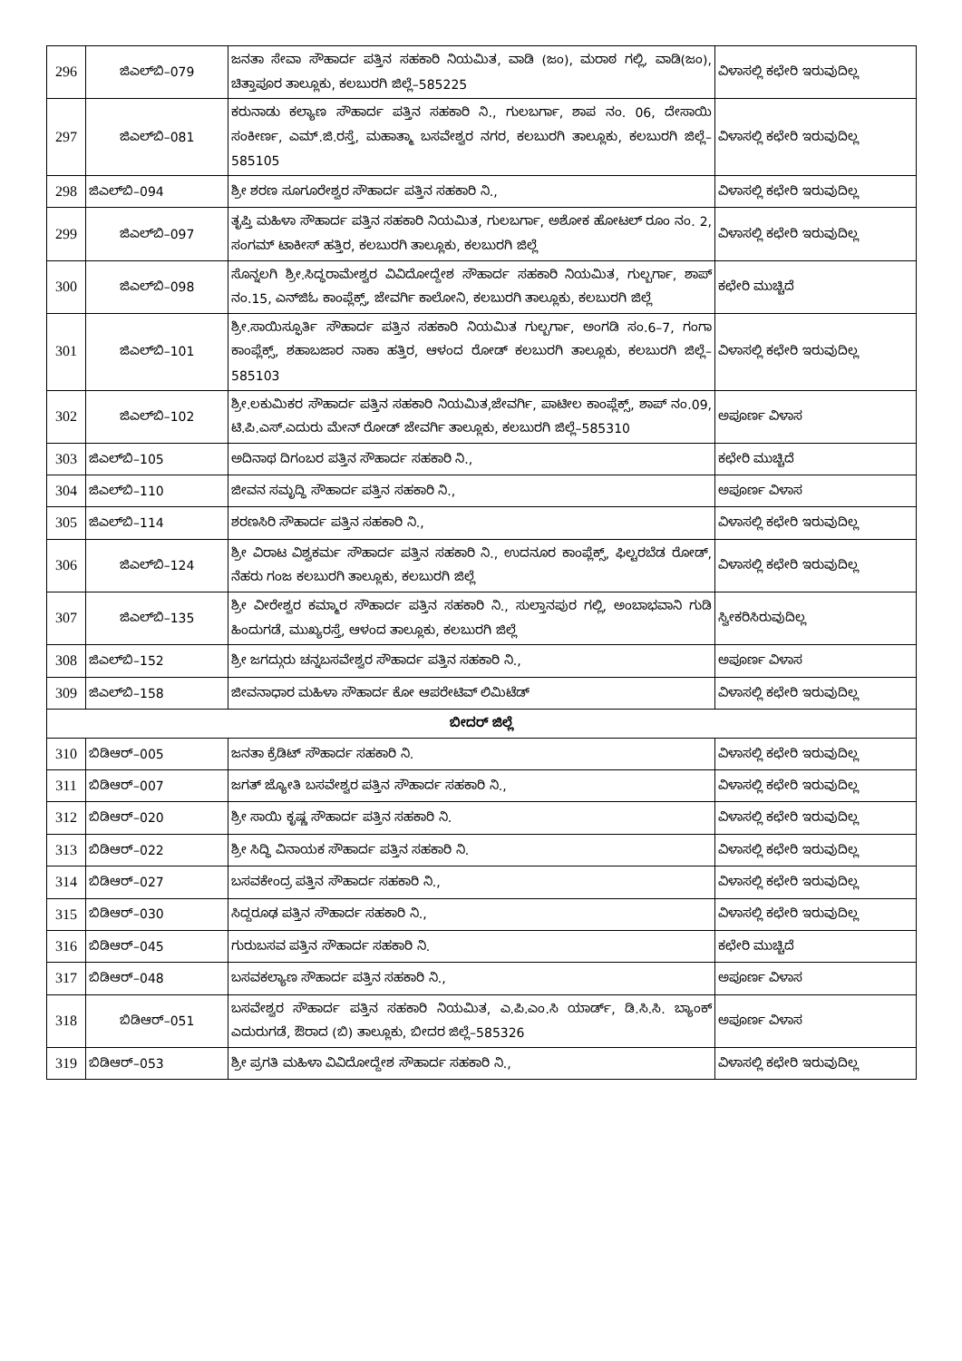| 296 | ಜಿಎಲ್‌ಬಿ–079 | ಜನತಾ ಸೇವಾ ಸೌಹಾರ್ದ ಪತ್ತಿನ ಸಹಕಾರಿ ನಿಯಮಿತ, ವಾಡಿ (ಜಂ), ಮರಾಠ ಗಲ್ಲಿ, ವಾಡಿ(ಜಂ), ಚಿತ್ತಾಪೂರ ತಾಲ್ಲೂಕು, ಕಲಬುರಗಿ ಜಿಲ್ಲೆ–585225 | ವಿಳಾಸಲ್ಲಿ ಕಛೇರಿ ಇರುವುದಿಲ್ಲ |
| 297 | ಜಿಎಲ್‌ಬಿ–081 | ಕರುನಾಡು ಕಲ್ಯಾಣ ಸೌಹಾರ್ದ ಪತ್ತಿನ ಸಹಕಾರಿ ನಿ., ಗುಲಬರ್ಗಾ, ಶಾಪ ನಂ. 06, ದೇಸಾಯಿ ಸಂಕೀರ್ಣ, ಎಮ್.ಜಿ.ರಸ್ತೆ, ಮಹಾತ್ಮಾ ಬಸವೇಶ್ವರ ನಗರ, ಕಲಬುರಗಿ ತಾಲ್ಲೂಕು, ಕಲಬುರಗಿ ಜಿಲ್ಲೆ–585105 | ವಿಳಾಸಲ್ಲಿ ಕಛೇರಿ ಇರುವುದಿಲ್ಲ |
| 298 | ಜಿಎಲ್‌ಬಿ–094 | ಶ್ರೀ ಶರಣ ಸೂಗೂರೇಶ್ವರ ಸೌಹಾರ್ದ ಪತ್ತಿನ ಸಹಕಾರಿ ನಿ., | ವಿಳಾಸಲ್ಲಿ ಕಛೇರಿ ಇರುವುದಿಲ್ಲ |
| 299 | ಜಿಎಲ್‌ಬಿ–097 | ತೃಪ್ತಿ ಮಹಿಳಾ ಸೌಹಾರ್ದ ಪತ್ತಿನ ಸಹಕಾರಿ ನಿಯಮಿತ, ಗುಲಬರ್ಗಾ, ಅಶೋಕ ಹೋಟಲ್ ರೂಂ ನಂ. 2, ಸಂಗಮ್ ಟಾಕೀಸ್ ಹತ್ತಿರ, ಕಲಬುರಗಿ ತಾಲ್ಲೂಕು, ಕಲಬುರಗಿ ಜಿಲ್ಲೆ | ವಿಳಾಸಲ್ಲಿ ಕಛೇರಿ ಇರುವುದಿಲ್ಲ |
| 300 | ಜಿಎಲ್‌ಬಿ–098 | ಸೊನ್ನಲಗಿ ಶ್ರೀ.ಸಿದ್ಧರಾಮೇಶ್ವರ ವಿವಿದೋದ್ದೇಶ ಸೌಹಾರ್ದ ಸಹಕಾರಿ ನಿಯಮಿತ, ಗುಲ್ಬರ್ಗಾ, ಶಾಪ್ ನಂ.15, ಎನ್‌ಜಿಓ ಕಾಂಪ್ಲೆಕ್ಸ್, ಜೇವರ್ಗಿ ಕಾಲೋನಿ, ಕಲಬುರಗಿ ತಾಲ್ಲೂಕು, ಕಲಬುರಗಿ ಜಿಲ್ಲೆ | ಕಛೇರಿ ಮುಚ್ಚಿದೆ |
| 301 | ಜಿಎಲ್‌ಬಿ–101 | ಶ್ರೀ.ಸಾಯಿಸ್ಫೂರ್ತಿ ಸೌಹಾರ್ದ ಪತ್ತಿನ ಸಹಕಾರಿ ನಿಯಮಿತ ಗುಲ್ಬರ್ಗಾ, ಅಂಗಡಿ ಸಂ.6–7, ಗಂಗಾ ಕಾಂಪ್ಲೆಕ್ಸ್, ಶಹಾಬಜಾರ ನಾಕಾ ಹತ್ತಿರ, ಆಳಂದ ರೋಡ್ ಕಲಬುರಗಿ ತಾಲ್ಲೂಕು, ಕಲಬುರಗಿ ಜಿಲ್ಲೆ–585103 | ವಿಳಾಸಲ್ಲಿ ಕಛೇರಿ ಇರುವುದಿಲ್ಲ |
| 302 | ಜಿಎಲ್‌ಬಿ–102 | ಶ್ರೀ.ಲಕುಮಿಕರ ಸೌಹಾರ್ದ ಪತ್ತಿನ ಸಹಕಾರಿ ನಿಯಮಿತ,ಜೇವರ್ಗಿ, ಪಾಟೀಲ ಕಾಂಪ್ಲೆಕ್ಸ್, ಶಾಪ್ ನಂ.09, ಟಿ.ಪಿ.ಎಸ್.ಎದುರು ಮೇನ್ ರೋಡ್ ಜೇವರ್ಗಿ ತಾಲ್ಲೂಕು, ಕಲಬುರಗಿ ಜಿಲ್ಲೆ–585310 | ಅಪೂರ್ಣ ವಿಳಾಸ |
| 303 | ಜಿಎಲ್‌ಬಿ–105 | ಅದಿನಾಥ ದಿಗಂಬರ ಪತ್ತಿನ ಸೌಹಾರ್ದ ಸಹಕಾರಿ ನಿ., | ಕಛೇರಿ ಮುಚ್ಚಿದೆ |
| 304 | ಜಿಎಲ್‌ಬಿ–110 | ಜೀವನ ಸಮೃದ್ಧಿ ಸೌಹಾರ್ದ ಪತ್ತಿನ ಸಹಕಾರಿ ನಿ., | ಅಪೂರ್ಣ ವಿಳಾಸ |
| 305 | ಜಿಎಲ್‌ಬಿ–114 | ಶರಣಸಿರಿ ಸೌಹಾರ್ದ ಪತ್ತಿನ ಸಹಕಾರಿ ನಿ., | ವಿಳಾಸಲ್ಲಿ ಕಛೇರಿ ಇರುವುದಿಲ್ಲ |
| 306 | ಜಿಎಲ್‌ಬಿ–124 | ಶ್ರೀ ವಿರಾಟ ವಿಶ್ವಕರ್ಮ ಸೌಹಾರ್ದ ಪತ್ತಿನ ಸಹಕಾರಿ ನಿ., ಉದನೂರ ಕಾಂಪ್ಲೆಕ್ಸ್, ಫಿಲ್ಟರಬೆಡ ರೋಡ್, ನೆಹರು ಗಂಜ ಕಲಬುರಗಿ ತಾಲ್ಲೂಕು, ಕಲಬುರಗಿ ಜಿಲ್ಲೆ | ವಿಳಾಸಲ್ಲಿ ಕಛೇರಿ ಇರುವುದಿಲ್ಲ |
| 307 | ಜಿಎಲ್‌ಬಿ–135 | ಶ್ರೀ ವೀರೇಶ್ವರ ಕಮ್ಮಾರ ಸೌಹಾರ್ದ ಪತ್ತಿನ ಸಹಕಾರಿ ನಿ., ಸುಲ್ತಾನಪುರ ಗಲ್ಲಿ, ಅಂಬಾಭವಾನಿ ಗುಡಿ ಹಿಂದುಗಡೆ, ಮುಖ್ಯರಸ್ತೆ, ಆಳಂದ ತಾಲ್ಲೂಕು, ಕಲಬುರಗಿ ಜಿಲ್ಲೆ | ಸ್ವೀಕರಿಸಿರುವುದಿಲ್ಲ |
| 308 | ಜಿಎಲ್‌ಬಿ–152 | ಶ್ರೀ ಜಗದ್ಗುರು ಚನ್ನಬಸವೇಶ್ವರ ಸೌಹಾರ್ದ ಪತ್ತಿನ ಸಹಕಾರಿ ನಿ., | ಅಪೂರ್ಣ ವಿಳಾಸ |
| 309 | ಜಿಎಲ್‌ಬಿ–158 | ಜೀವನಾಧಾರ ಮಹಿಳಾ ಸೌಹಾರ್ದ ಕೋ ಆಪರೇಟಿವ್ ಲಿಮಿಟೆಡ್ | ವಿಳಾಸಲ್ಲಿ ಕಛೇರಿ ಇರುವುದಿಲ್ಲ |
| ಬೀದರ್ ಜಿಲ್ಲೆ | | | |
| 310 | ಬಿಡಿಆರ್–005 | ಜನತಾ ಕ್ರೆಡಿಟ್ ಸೌಹಾರ್ದ ಸಹಕಾರಿ ನಿ. | ವಿಳಾಸಲ್ಲಿ ಕಛೇರಿ ಇರುವುದಿಲ್ಲ |
| 311 | ಬಿಡಿಆರ್–007 | ಜಗತ್ ಜ್ಯೋತಿ ಬಸವೇಶ್ವರ ಪತ್ತಿನ ಸೌಹಾರ್ದ ಸಹಕಾರಿ ನಿ., | ವಿಳಾಸಲ್ಲಿ ಕಛೇರಿ ಇರುವುದಿಲ್ಲ |
| 312 | ಬಿಡಿಆರ್–020 | ಶ್ರೀ ಸಾಯಿ ಕೃಷ್ಣ ಸೌಹಾರ್ದ ಪತ್ತಿನ ಸಹಕಾರಿ ನಿ. | ವಿಳಾಸಲ್ಲಿ ಕಛೇರಿ ಇರುವುದಿಲ್ಲ |
| 313 | ಬಿಡಿಆರ್–022 | ಶ್ರೀ ಸಿದ್ಧಿ ವಿನಾಯಕ ಸೌಹಾರ್ದ ಪತ್ತಿನ ಸಹಕಾರಿ ನಿ. | ವಿಳಾಸಲ್ಲಿ ಕಛೇರಿ ಇರುವುದಿಲ್ಲ |
| 314 | ಬಿಡಿಆರ್–027 | ಬಸವಕೇಂದ್ರ ಪತ್ತಿನ ಸೌಹಾರ್ದ ಸಹಕಾರಿ ನಿ., | ವಿಳಾಸಲ್ಲಿ ಕಛೇರಿ ಇರುವುದಿಲ್ಲ |
| 315 | ಬಿಡಿಆರ್–030 | ಸಿದ್ದರೂಢ ಪತ್ತಿನ ಸೌಹಾರ್ದ ಸಹಕಾರಿ ನಿ., | ವಿಳಾಸಲ್ಲಿ ಕಛೇರಿ ಇರುವುದಿಲ್ಲ |
| 316 | ಬಿಡಿಆರ್–045 | ಗುರುಬಸವ ಪತ್ತಿನ ಸೌಹಾರ್ದ ಸಹಕಾರಿ ನಿ. | ಕಛೇರಿ ಮುಚ್ಚಿದೆ |
| 317 | ಬಿಡಿಆರ್–048 | ಬಸವಕಲ್ಯಾಣ ಸೌಹಾರ್ದ ಪತ್ತಿನ ಸಹಕಾರಿ ನಿ., | ಅಪೂರ್ಣ ವಿಳಾಸ |
| 318 | ಬಿಡಿಆರ್–051 | ಬಸವೇಶ್ವರ ಸೌಹಾರ್ದ ಪತ್ತಿನ ಸಹಕಾರಿ ನಿಯಮಿತ, ಎ.ಪಿ.ಎಂ.ಸಿ ಯಾರ್ಡ್, ಡಿ.ಸಿ.ಸಿ. ಬ್ಯಾಂಕ್ ಎದುರುಗಡೆ, ಔರಾದ (ಬಿ) ತಾಲ್ಲೂಕು, ಬೀದರ ಜಿಲ್ಲೆ–585326 | ಅಪೂರ್ಣ ವಿಳಾಸ |
| 319 | ಬಿಡಿಆರ್–053 | ಶ್ರೀ ಪ್ರಗತಿ ಮಹಿಳಾ ವಿವಿದೋದ್ದೇಶ ಸೌಹಾರ್ದ ಸಹಕಾರಿ ನಿ., | ವಿಳಾಸಲ್ಲಿ ಕಛೇರಿ ಇರುವುದಿಲ್ಲ |